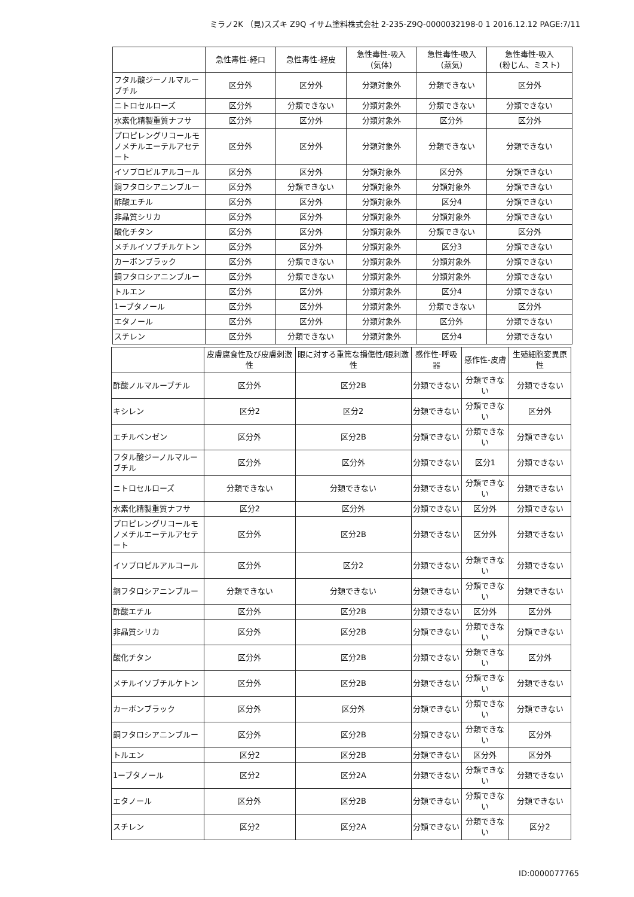ミラノ2K （見)スズキ Z9Q イサム塗料株式会社 2-235-Z9Q-0000032198-0 1 2016.12.12 PAGE:7/11
| | 急性毒性-経口 | 急性毒性-経皮 | 急性毒性-吸入 (気体) | 急性毒性-吸入 (蒸気) | 急性毒性-吸入 (粉じん、ミスト) |
| --- | --- | --- | --- | --- | --- |
| フタル酸ジーノルマルーブチル | 区分外 | 区分外 | 分類対象外 | 分類できない | 区分外 |
| ニトロセルローズ | 区分外 | 分類できない | 分類対象外 | 分類できない | 分類できない |
| 水素化精製重質ナフサ | 区分外 | 区分外 | 分類対象外 | 区分外 | 区分外 |
| プロピレングリコールモノメチルエーテルアセテート | 区分外 | 区分外 | 分類対象外 | 分類できない | 分類できない |
| イソプロピルアルコール | 区分外 | 区分外 | 分類対象外 | 区分外 | 分類できない |
| 銅フタロシアニンブルー | 区分外 | 分類できない | 分類対象外 | 分類対象外 | 分類できない |
| 酢酸エチル | 区分外 | 区分外 | 分類対象外 | 区分4 | 分類できない |
| 非晶質シリカ | 区分外 | 区分外 | 分類対象外 | 分類対象外 | 分類できない |
| 酸化チタン | 区分外 | 区分外 | 分類対象外 | 分類できない | 区分外 |
| メチルイソブチルケトン | 区分外 | 区分外 | 分類対象外 | 区分3 | 分類できない |
| カーボンブラック | 区分外 | 分類できない | 分類対象外 | 分類対象外 | 分類できない |
| 銅フタロシアニンブルー | 区分外 | 分類できない | 分類対象外 | 分類対象外 | 分類できない |
| トルエン | 区分外 | 区分外 | 分類対象外 | 区分4 | 分類できない |
| 1ーブタノール | 区分外 | 区分外 | 分類対象外 | 分類できない | 区分外 |
| エタノール | 区分外 | 区分外 | 分類対象外 | 区分外 | 分類できない |
| スチレン | 区分外 | 分類できない | 分類対象外 | 区分4 | 分類できない |
| | 皮膚腐食性及び皮膚刺激性 | 眼に対する重篤な損傷性/眼刺激性 | 感作性-呼吸器 | 感作性-皮膚 | 生殖細胞変異原性 |
| --- | --- | --- | --- | --- | --- |
| 酢酸ノルマルーブチル | 区分外 | 区分2B | 分類できない | 分類できない | 分類できない |
| キシレン | 区分2 | 区分2 | 分類できない | 分類できない | 区分外 |
| エチルベンゼン | 区分外 | 区分2B | 分類できない | 分類できない | 分類できない |
| フタル酸ジーノルマルーブチル | 区分外 | 区分外 | 分類できない | 区分1 | 分類できない |
| ニトロセルローズ | 分類できない | 分類できない | 分類できない | 分類できない | 分類できない |
| 水素化精製重質ナフサ | 区分2 | 区分外 | 分類できない | 区分外 | 分類できない |
| プロピレングリコールモノメチルエーテルアセテート | 区分外 | 区分2B | 分類できない | 区分外 | 分類できない |
| イソプロピルアルコール | 区分外 | 区分2 | 分類できない | 分類できない | 分類できない |
| 銅フタロシアニンブルー | 分類できない | 分類できない | 分類できない | 分類できない | 分類できない |
| 酢酸エチル | 区分外 | 区分2B | 分類できない | 区分外 | 区分外 |
| 非晶質シリカ | 区分外 | 区分2B | 分類できない | 分類できない | 分類できない |
| 酸化チタン | 区分外 | 区分2B | 分類できない | 分類できない | 区分外 |
| メチルイソブチルケトン | 区分外 | 区分2B | 分類できない | 分類できない | 分類できない |
| カーボンブラック | 区分外 | 区分外 | 分類できない | 分類できない | 分類できない |
| 銅フタロシアニンブルー | 区分外 | 区分2B | 分類できない | 分類できない | 区分外 |
| トルエン | 区分2 | 区分2B | 分類できない | 区分外 | 区分外 |
| 1ーブタノール | 区分2 | 区分2A | 分類できない | 分類できない | 分類できない |
| エタノール | 区分外 | 区分2B | 分類できない | 分類できない | 分類できない |
| スチレン | 区分2 | 区分2A | 分類できない | 分類できない | 区分2 |
ID:0000077765